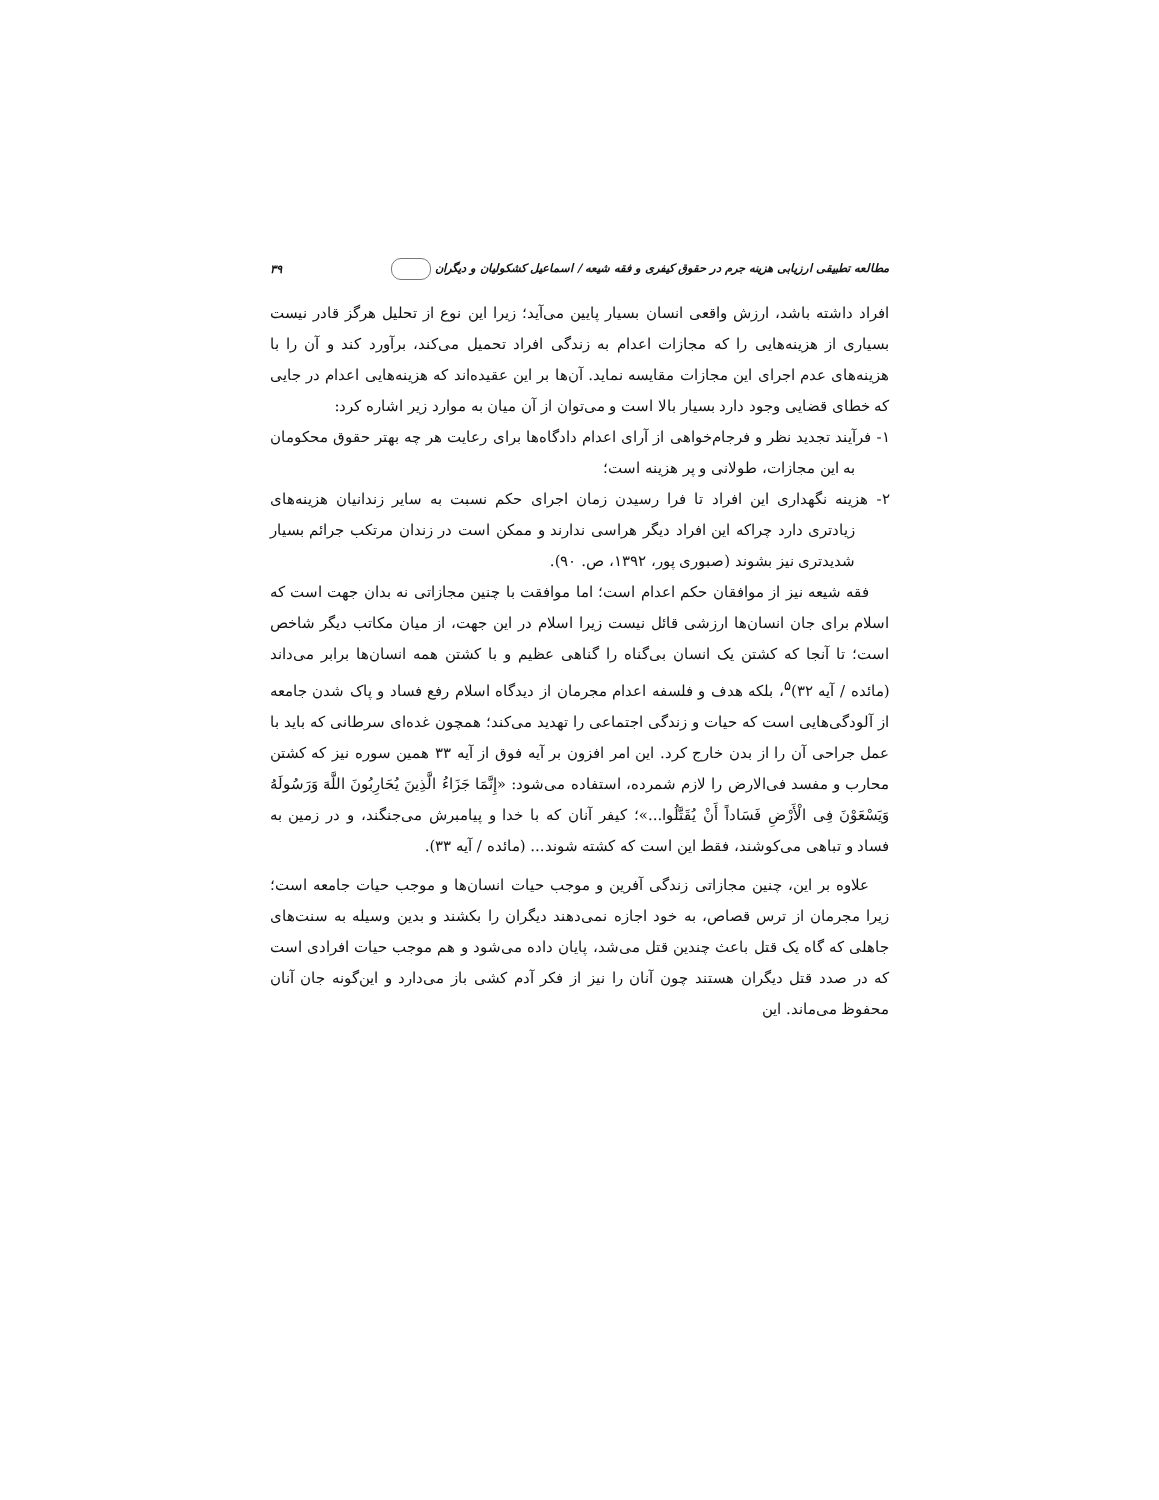مطالعه تطبیقی ارزیابی هزینه جرم در حقوق کیفری و فقه شیعه / اسماعیل کشکولیان و دیگران ۳۹
افراد داشته باشد، ارزش واقعی انسان بسیار پایین می‌آید؛ زیرا این نوع از تحلیل هرگز قادر نیست بسیاری از هزینه‌هایی را که مجازات اعدام به زندگی افراد تحمیل می‌کند، برآورد کند و آن را با هزینه‌های عدم اجرای این مجازات مقایسه نماید. آن‌ها بر این عقیده‌اند که هزینه‌هایی اعدام در جایی که خطای قضایی وجود دارد بسیار بالا است و می‌توان از آن میان به موارد زیر اشاره کرد:
۱- فرآیند تجدید نظر و فرجام‌خواهی از آرای اعدام دادگاه‌ها برای رعایت هر چه بهتر حقوق محکومان به این مجازات، طولانی و پر هزینه است؛
۲- هزینه نگهداری این افراد تا فرا رسیدن زمان اجرای حکم نسبت به سایر زندانیان هزینه‌های زیادتری دارد چراکه این افراد دیگر هراسی ندارند و ممکن است در زندان مرتکب جرائم بسیار شدیدتری نیز بشوند (صبوری پور، ۱۳۹۲، ص. ۹۰).
فقه شیعه نیز از موافقان حکم اعدام است؛ اما موافقت با چنین مجازاتی نه بدان جهت است که اسلام برای جان انسان‌ها ارزشی قائل نیست زیرا اسلام در این جهت، از میان مکاتب دیگر شاخص است؛ تا آنجا که کشتن یک انسان بی‌گناه را گناهی عظیم و با کشتن همه انسان‌ها برابر می‌داند (مائده / آیه ۳۲)<sup>۵</sup>، بلکه هدف و فلسفه اعدام مجرمان از دیدگاه اسلام رفع فساد و پاک شدن جامعه از آلودگی‌هایی است که حیات و زندگی اجتماعی را تهدید می‌کند؛ همچون غده‌ای سرطانی که باید با عمل جراحی آن را از بدن خارج کرد. این امر افزون بر آیه فوق از آیه ۳۳ همین سوره نیز که کشتن محارب و مفسد فی‌الارض را لازم شمرده، استفاده می‌شود: «إِنَّمَا جَزَاءُ الَّذِینَ یُحَارِبُونَ اللَّهَ وَرَسُولَهُ وَیَسْعَوْنَ فِی الْأَرْضِ فَسَاداً أَنْ یُقَتَّلُوا...»؛ کیفر آنان که با خدا و پیامبرش می‌جنگند، و در زمین به فساد و تباهی می‌کوشند، فقط این است که کشته شوند... (مائده / آیه ۳۳).
علاوه بر این، چنین مجازاتی زندگی آفرین و موجب حیات انسان‌ها و موجب حیات جامعه است؛ زیرا مجرمان از ترس قصاص، به خود اجازه نمی‌دهند دیگران را بکشند و بدین وسیله به سنت‌های جاهلی که گاه یک قتل باعث چندین قتل می‌شد، پایان داده می‌شود و هم موجب حیات افرادی است که در صدد قتل دیگران هستند چون آنان را نیز از فکر آدم کشی باز می‌دارد و این‌گونه جان آنان محفوظ می‌ماند. این